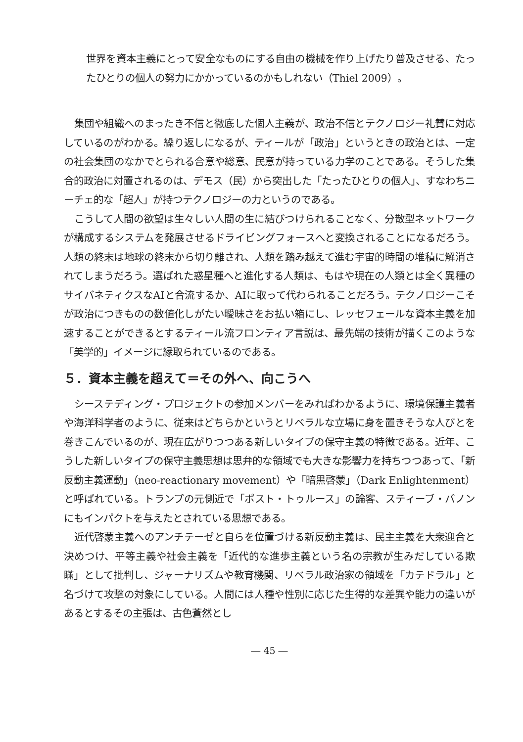世界を資本主義にとって安全なものにする自由の機械を作り上げたり普及させる、たったひとりの個人の努力にかかっているのかもしれない（Thiel 2009）。
集団や組織へのまったき不信と徹底した個人主義が、政治不信とテクノロジー礼賛に対応しているのがわかる。繰り返しになるが、ティールが「政治」というときの政治とは、一定の社会集団のなかでとられる合意や総意、民意が持っている力学のことである。そうした集合的政治に対置されるのは、デモス（民）から突出した「たったひとりの個人」、すなわちニーチェ的な「超人」が持つテクノロジーの力というのである。
こうして人間の欲望は生々しい人間の生に結びつけられることなく、分散型ネットワークが構成するシステムを発展させるドライビングフォースへと変換されることになるだろう。人類の終末は地球の終末から切り離され、人類を踏み越えて進む宇宙的時間の堆積に解消されてしまうだろう。選ばれた惑星種へと進化する人類は、もはや現在の人類とは全く異種のサイバネティクスなAIと合流するか、AIに取って代わられることだろう。テクノロジーこそが政治につきものの数値化しがたい曖昧さをお払い箱にし、レッセフェールな資本主義を加速することができるとするティール流フロンティア言説は、最先端の技術が描くこのような「美学的」イメージに縁取られているのである。
５．資本主義を超えて＝その外へ、向こうへ
シーステディング・プロジェクトの参加メンバーをみればわかるように、環境保護主義者や海洋科学者のように、従来はどちらかというとリベラルな立場に身を置きそうな人びとを巻きこんでいるのが、現在広がりつつある新しいタイプの保守主義の特徴である。近年、こうした新しいタイプの保守主義思想は思弁的な領域でも大きな影響力を持ちつつあって、「新反動主義運動」（neo-reactionary movement）や「暗黒啓蒙」（Dark Enlightenment）と呼ばれている。トランプの元側近で「ポスト・トゥルース」の論客、スティーブ・バノンにもインパクトを与えたとされている思想である。
近代啓蒙主義へのアンチテーゼと自らを位置づける新反動主義は、民主主義を大衆迎合と決めつけ、平等主義や社会主義を「近代的な進歩主義という名の宗教が生みだしている欺瞞」として批判し、ジャーナリズムや教育機関、リベラル政治家の領域を「カテドラル」と名づけて攻撃の対象にしている。人間には人種や性別に応じた生得的な差異や能力の違いがあるとするその主張は、古色蒼然とし
― 45 ―